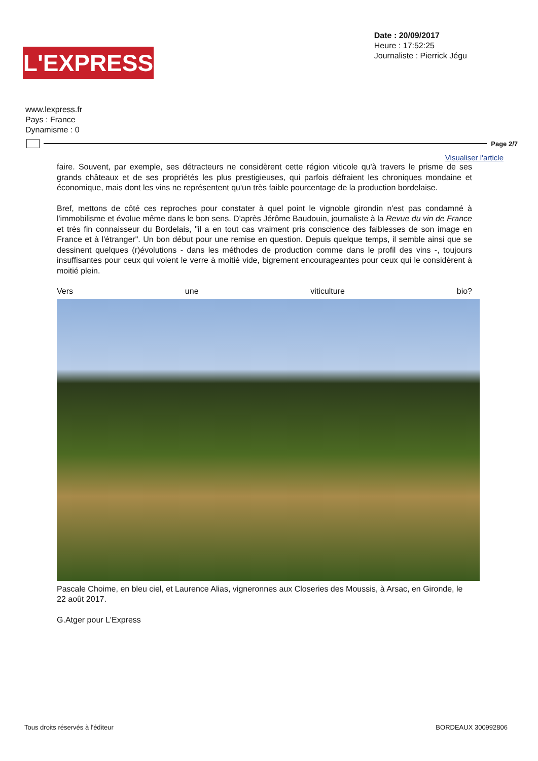L'EXPRESS
Date : 20/09/2017
Heure : 17:52:25
Journaliste : Pierrick Jégu
www.lexpress.fr
Pays : France
Dynamisme : 0
Page 2/7
Visualiser l'article
faire. Souvent, par exemple, ses détracteurs ne considèrent cette région viticole qu'à travers le prisme de ses grands châteaux et de ses propriétés les plus prestigieuses, qui parfois défraient les chroniques mondaine et économique, mais dont les vins ne représentent qu'un très faible pourcentage de la production bordelaise.
Bref, mettons de côté ces reproches pour constater à quel point le vignoble girondin n'est pas condamné à l'immobilisme et évolue même dans le bon sens. D'après Jérôme Baudouin, journaliste à la Revue du vin de France et très fin connaisseur du Bordelais, "il a en tout cas vraiment pris conscience des faiblesses de son image en France et à l'étranger". Un bon début pour une remise en question. Depuis quelque temps, il semble ainsi que se dessinent quelques (r)évolutions - dans les méthodes de production comme dans le profil des vins -, toujours insuffisantes pour ceux qui voient le verre à moitié vide, bigrement encourageantes pour ceux qui le considèrent à moitié plein.
Vers une viticulture bio?
Pascale Choime, en bleu ciel, et Laurence Alias, vigneronnes aux Closeries des Moussis, à Arsac, en Gironde, le 22 août 2017.
G.Atger pour L'Express
Tous droits réservés à l'éditeur BORDEAUX 300992806